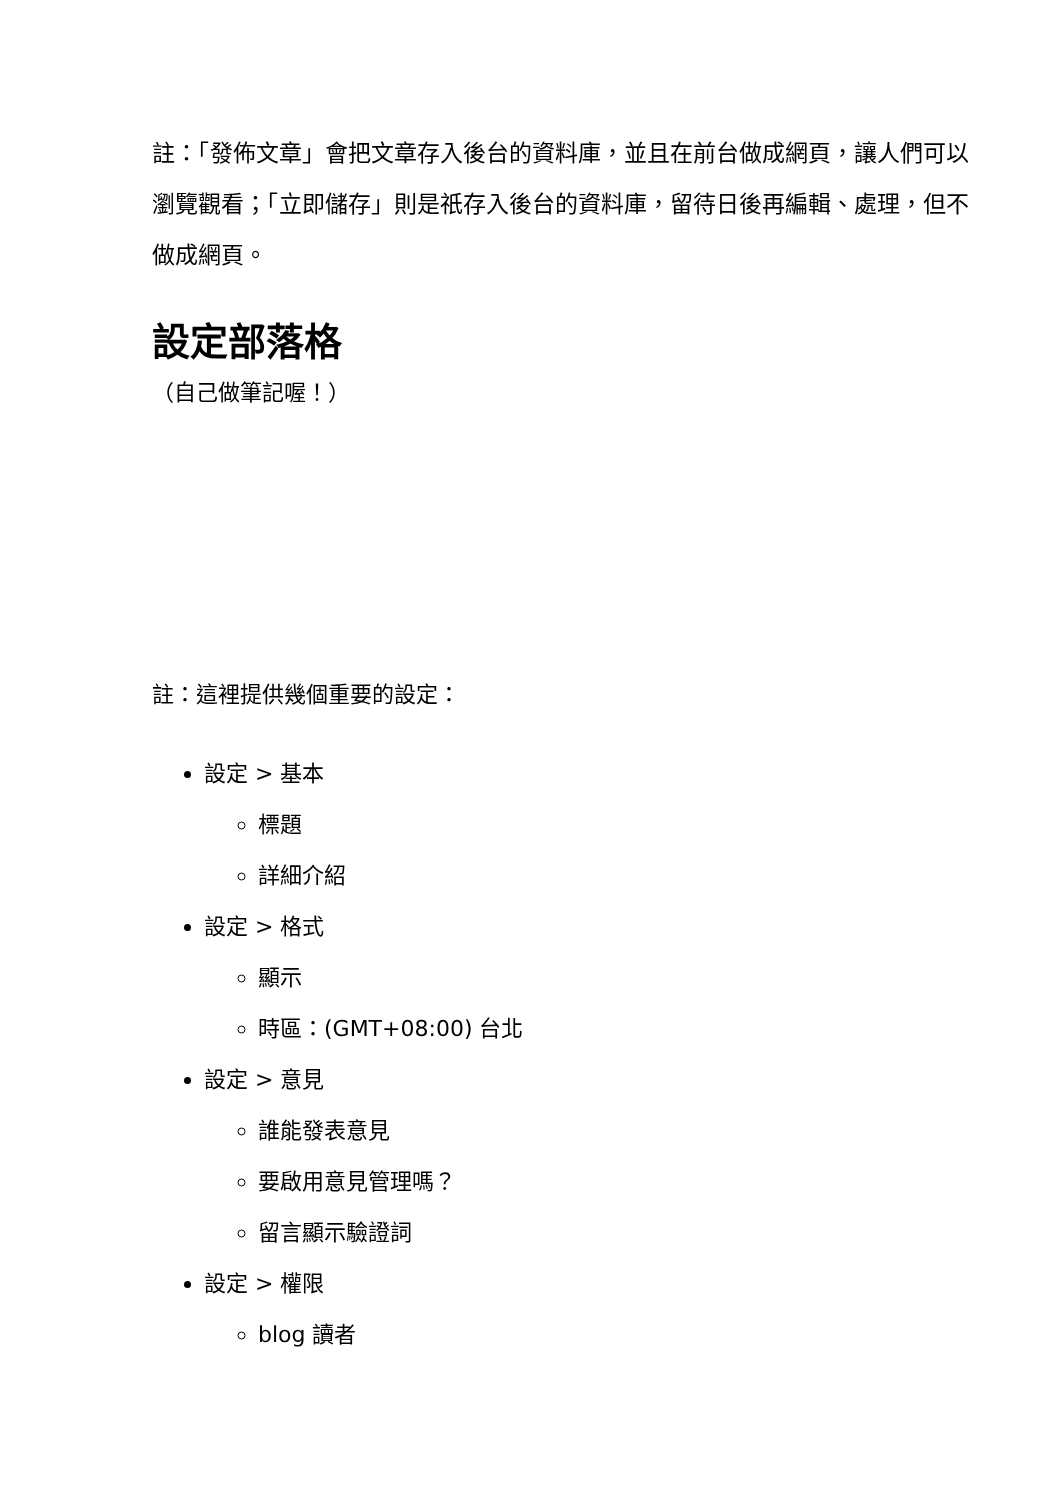註：「發佈文章」會把文章存入後台的資料庫，並且在前台做成網頁，讓人們可以瀏覽觀看；「立即儲存」則是祇存入後台的資料庫，留待日後再編輯、處理，但不做成網頁。
設定部落格
（自己做筆記喔！）
註：這裡提供幾個重要的設定：
設定 > 基本
標題
詳細介紹
設定 > 格式
顯示
時區：(GMT+08:00) 台北
設定 > 意見
誰能發表意見
要啟用意見管理嗎？
留言顯示驗證詞
設定 > 權限
blog 讀者